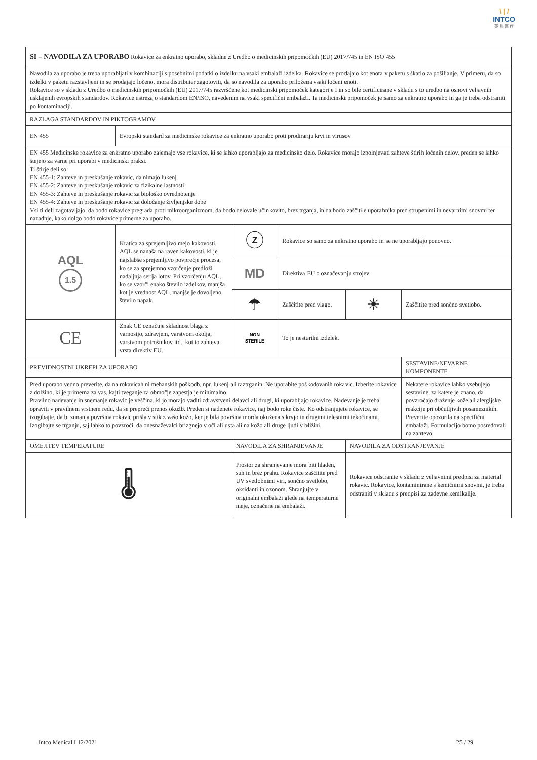\ | /
INTCO
英 科 医 疗
| SI – NAVODILA ZA UPORABO Rokavice za enkratno uporabo, skladne z Uredbo o medicinskih pripomočkih (EU) 2017/745 in EN ISO 455 | | | | | |
| Navodila za uporabo je treba uporabljati v kombinaciji s posebnimi podatki o izdelku na vsaki embalaži izdelka. Rokavice se prodajajo kot enota v paketu s škatlo za pošiljanje. V primeru, da so izdelki v paketu razstavljeni in se prodajajo ločeno, mora distributer zagotoviti, da so navodila za uporabo priložena vsaki ločeni enoti. Rokavice so v skladu z Uredbo o medicinskih pripomočkih (EU) 2017/745 razvrščene kot medicinski pripomoček kategorije I in so bile certificirane v skladu s to uredbo na osnovi veljavnih usklajenih evropskih standardov. Rokavice ustrezajo standardom EN/ISO, navedenim na vsaki specifični embalaži. Ta medicinski pripomoček je samo za enkratno uporabo in ga je treba odstraniti po kontaminaciji. | | | | | |
| RAZLAGA STANDARDOV IN PIKTOGRAMOV | | | | | |
| EN 455 | Evropski standard za medicinske rokavice za enkratno uporabo proti prodiranju krvi in virusov | | | | |
| EN 455 Medicinske rokavice za enkratno uporabo zajemajo vse rokavice, ki se lahko uporabljajo za medicinsko delo. Rokavice morajo izpolnjevati zahteve štirih ločenih delov, preden se lahko štejejo za varne pri uporabi v medicinski praksi. Ti štirje deli so: EN 455-1: Zahteve in preskušanje rokavic, da nimajo lukenj EN 455-2: Zahteve in preskušanje rokavic za fizikalne lastnosti EN 455-3: Zahteve in preskušanje rokavic za biološko ovrednotenje EN 455-4: Zahteve in preskušanje rokavic za določanje življenjske dobe Vsi ti deli zagotavljajo, da bodo rokavice pregrada proti mikroorganizmom, da bodo delovale učinkovito, brez trganja, in da bodo zaščitile uporabnika pred strupenimi in nevarnimi snovmi ter nazadnje, kako dolgo bodo rokavice primerne za uporabo. | | | | | |
| AQL 1.5 | Kratica za sprejemljivo mejo kakovosti. AQL se nanaša na raven kakovosti, ki je najslabše sprejemljivo povprečje procesa, ko se za sprejemno vzorčenje predloži nadaljnja serija lotov. Pri vzorčenju AQL, ko se vzorči enako število izdelkov, manjša kot je vrednost AQL, manjše je dovoljeno število napak. | ⓩ | Rokavice so samo za enkratno uporabo in se ne uporabljajo ponovno. | | |
| | | MD | Direktiva EU o označevanju strojev | | |
| | | ☂ | Zaščitite pred vlago. | ☀ | Zaščitite pred sončno svetlobo. |
| CE | Znak CE označuje skladnost blaga z varnostjo, zdravjem, varstvom okolja, varstvom potrošnikov itd., kot to zahteva vrsta direktiv EU. | NON STERILE | To je nesterilni izdelek. | | |
| PREVIDNOSTNI UKREPI ZA UPORABO | | | | | SESTAVINE/NEVARNE KOMPONENTE |
| Pred uporabo vedno preverite, da na rokavicah ni mehanskih poškodb, npr. lukenj ali raztrganin. Ne uporabite poškodovanih rokavic. Izberite rokavice z dolžino, ki je primerna za vas, kajti tveganje za območje zapestja je minimalno Pravilno nadevanje in snemanje rokavic je veščina, ki jo morajo vaditi zdravstveni delavci ali drugi, ki uporabljajo rokavice. Nadevanje je treba opraviti v pravilnem vrstnem redu, da se prepreči prenos okužb. Preden si nadenete rokavice, naj bodo roke čiste. Ko odstranjujete rokavice, se izogibajte, da bi zunanja površina rokavic prišla v stik z vašo kožo, ker je bila površina morda okužena s krvjo in drugimi telesnimi tekočinami. Izogibajte se trganju, saj lahko to povzroči, da onesnaževalci brizgnejo v oči ali usta ali na kožo ali druge ljudi v bližini. | | | | | Nekatere rokavice lahko vsebujejo sestavine, za katere je znano, da povzročajo draženje kože ali alergijske reakcije pri občutljivih posameznikih. Preverite opozorila na specifični embalaži. Formulacijo bomo posredovali na zahtevo. |
| OMEJITEV TEMPERATURE | | NAVODILA ZA SHRANJEVANJE | | NAVODILA ZA ODSTRANJEVANJE | |
| 🌡 | | Prostor za shranjevanje mora biti hladen, suh in brez prahu. Rokavice zaščitite pred UV svetlobnimi viri, sončno svetlobo, oksidanti in ozonom. Shranjujte v originalni embalaži glede na temperaturne meje, označene na embalaži. | | Rokavice odstranite v skladu z veljavnimi predpisi za material rokavic. Rokavice, kontaminirane s kemičnimi snovmi, je treba odstraniti v skladu s predpisi za zadevne kemikalije. | |
Intco Medical I 12/2021 25 / 29